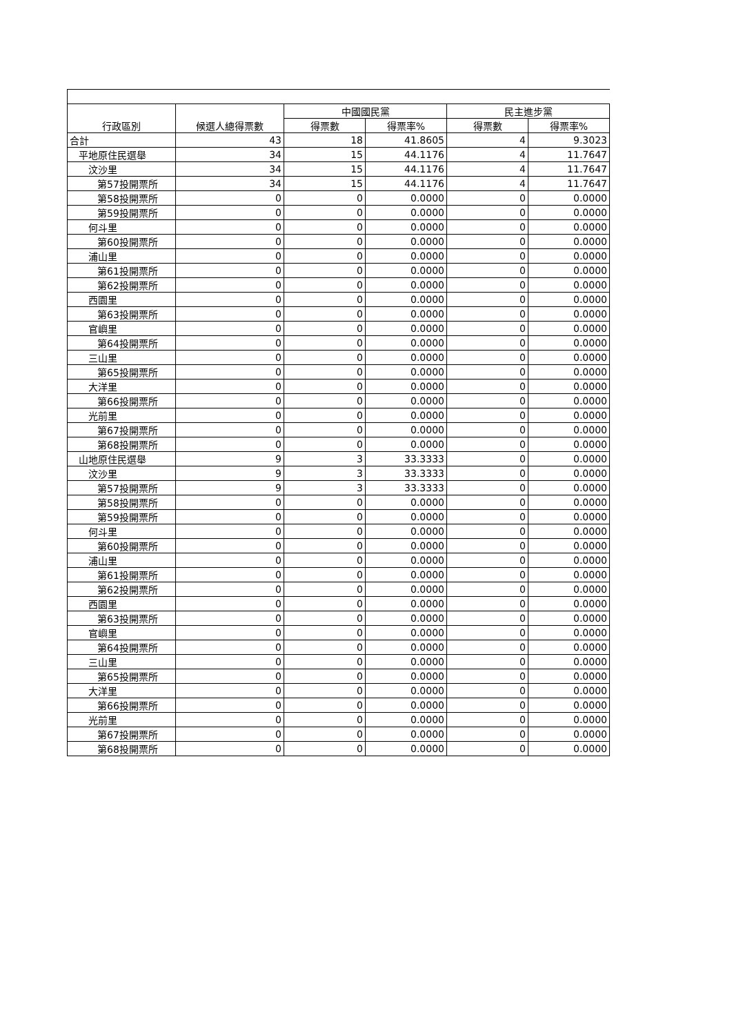| 行政區別 | 候選人總得票數 | 中國國民黨 | | 民主進步黨 | |
| --- | --- | --- | --- | --- | --- |
| | | 得票數 | 得票率% | 得票數 | 得票率% |
| 合計 | 43 | 18 | 41.8605 | 4 | 9.3023 |
| 平地原住民選舉 | 34 | 15 | 44.1176 | 4 | 11.7647 |
| 汶沙里 | 34 | 15 | 44.1176 | 4 | 11.7647 |
| 第57投開票所 | 34 | 15 | 44.1176 | 4 | 11.7647 |
| 第58投開票所 | 0 | 0 | 0.0000 | 0 | 0.0000 |
| 第59投開票所 | 0 | 0 | 0.0000 | 0 | 0.0000 |
| 何斗里 | 0 | 0 | 0.0000 | 0 | 0.0000 |
| 第60投開票所 | 0 | 0 | 0.0000 | 0 | 0.0000 |
| 浦山里 | 0 | 0 | 0.0000 | 0 | 0.0000 |
| 第61投開票所 | 0 | 0 | 0.0000 | 0 | 0.0000 |
| 第62投開票所 | 0 | 0 | 0.0000 | 0 | 0.0000 |
| 西園里 | 0 | 0 | 0.0000 | 0 | 0.0000 |
| 第63投開票所 | 0 | 0 | 0.0000 | 0 | 0.0000 |
| 官嶼里 | 0 | 0 | 0.0000 | 0 | 0.0000 |
| 第64投開票所 | 0 | 0 | 0.0000 | 0 | 0.0000 |
| 三山里 | 0 | 0 | 0.0000 | 0 | 0.0000 |
| 第65投開票所 | 0 | 0 | 0.0000 | 0 | 0.0000 |
| 大洋里 | 0 | 0 | 0.0000 | 0 | 0.0000 |
| 第66投開票所 | 0 | 0 | 0.0000 | 0 | 0.0000 |
| 光前里 | 0 | 0 | 0.0000 | 0 | 0.0000 |
| 第67投開票所 | 0 | 0 | 0.0000 | 0 | 0.0000 |
| 第68投開票所 | 0 | 0 | 0.0000 | 0 | 0.0000 |
| 山地原住民選舉 | 9 | 3 | 33.3333 | 0 | 0.0000 |
| 汶沙里 | 9 | 3 | 33.3333 | 0 | 0.0000 |
| 第57投開票所 | 9 | 3 | 33.3333 | 0 | 0.0000 |
| 第58投開票所 | 0 | 0 | 0.0000 | 0 | 0.0000 |
| 第59投開票所 | 0 | 0 | 0.0000 | 0 | 0.0000 |
| 何斗里 | 0 | 0 | 0.0000 | 0 | 0.0000 |
| 第60投開票所 | 0 | 0 | 0.0000 | 0 | 0.0000 |
| 浦山里 | 0 | 0 | 0.0000 | 0 | 0.0000 |
| 第61投開票所 | 0 | 0 | 0.0000 | 0 | 0.0000 |
| 第62投開票所 | 0 | 0 | 0.0000 | 0 | 0.0000 |
| 西園里 | 0 | 0 | 0.0000 | 0 | 0.0000 |
| 第63投開票所 | 0 | 0 | 0.0000 | 0 | 0.0000 |
| 官嶼里 | 0 | 0 | 0.0000 | 0 | 0.0000 |
| 第64投開票所 | 0 | 0 | 0.0000 | 0 | 0.0000 |
| 三山里 | 0 | 0 | 0.0000 | 0 | 0.0000 |
| 第65投開票所 | 0 | 0 | 0.0000 | 0 | 0.0000 |
| 大洋里 | 0 | 0 | 0.0000 | 0 | 0.0000 |
| 第66投開票所 | 0 | 0 | 0.0000 | 0 | 0.0000 |
| 光前里 | 0 | 0 | 0.0000 | 0 | 0.0000 |
| 第67投開票所 | 0 | 0 | 0.0000 | 0 | 0.0000 |
| 第68投開票所 | 0 | 0 | 0.0000 | 0 | 0.0000 |